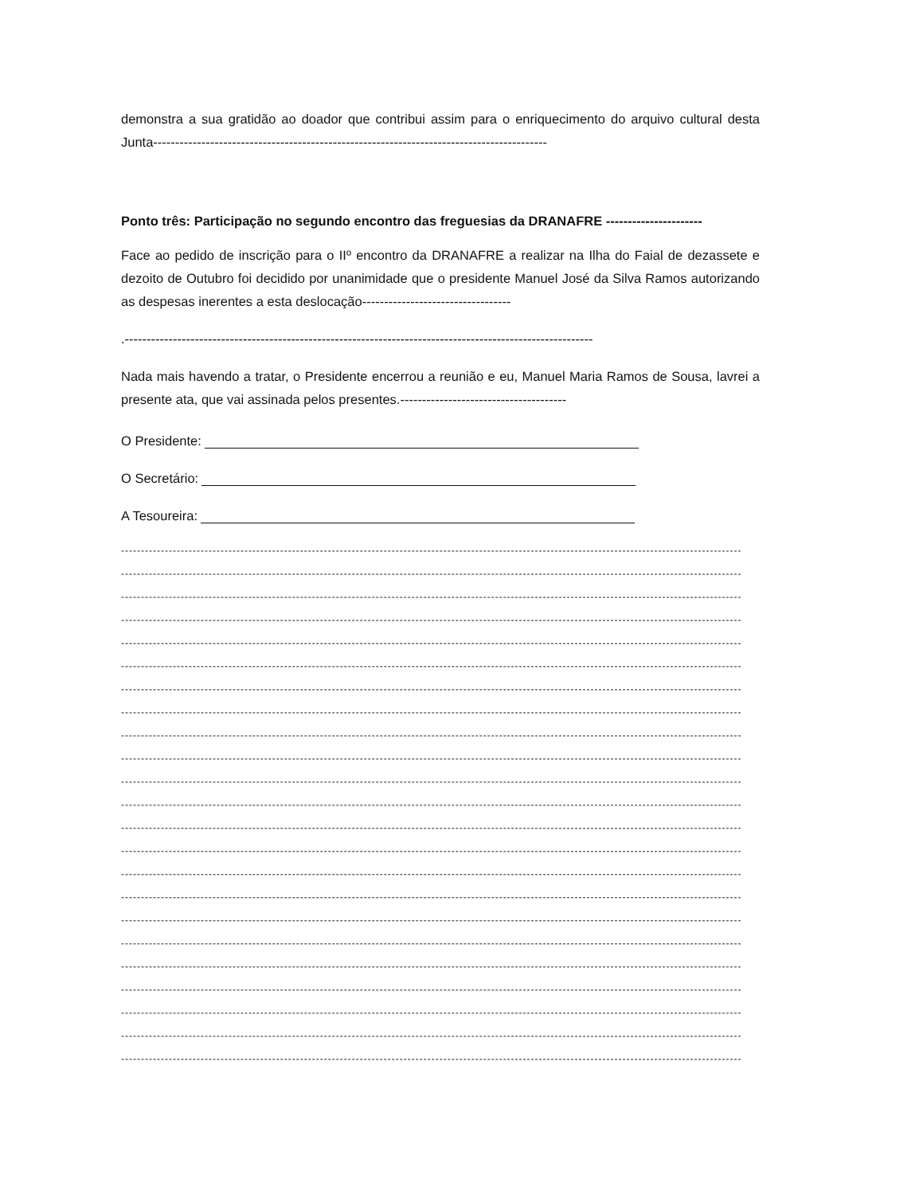demonstra a sua gratidão ao doador que contribui assim para o enriquecimento do arquivo cultural desta Junta------------------------------------------------------------------------------------------
Ponto três: Participação no segundo encontro das freguesias da DRANAFRE ----------------------
Face ao pedido de inscrição para o IIº encontro da DRANAFRE a realizar na Ilha do Faial de dezassete e dezoito de Outubro foi decidido por unanimidade que o presidente Manuel José da Silva Ramos autorizando as despesas inerentes a esta deslocação----------------------------------
.-----------------------------------------------------------------------------------------------------------
Nada mais havendo a tratar, o Presidente encerrou a reunião e eu, Manuel Maria Ramos de Sousa, lavrei a presente ata, que vai assinada pelos presentes.--------------------------------------
O Presidente:
O Secretário:
A Tesoureira:
------------------------------------------------------------------------------------------------------------------------------------------------------------
------------------------------------------------------------------------------------------------------------------------------------------------------------
------------------------------------------------------------------------------------------------------------------------------------------------------------
------------------------------------------------------------------------------------------------------------------------------------------------------------
------------------------------------------------------------------------------------------------------------------------------------------------------------
------------------------------------------------------------------------------------------------------------------------------------------------------------
------------------------------------------------------------------------------------------------------------------------------------------------------------
------------------------------------------------------------------------------------------------------------------------------------------------------------
------------------------------------------------------------------------------------------------------------------------------------------------------------
------------------------------------------------------------------------------------------------------------------------------------------------------------
------------------------------------------------------------------------------------------------------------------------------------------------------------
------------------------------------------------------------------------------------------------------------------------------------------------------------
------------------------------------------------------------------------------------------------------------------------------------------------------------
------------------------------------------------------------------------------------------------------------------------------------------------------------
------------------------------------------------------------------------------------------------------------------------------------------------------------
------------------------------------------------------------------------------------------------------------------------------------------------------------
------------------------------------------------------------------------------------------------------------------------------------------------------------
------------------------------------------------------------------------------------------------------------------------------------------------------------
------------------------------------------------------------------------------------------------------------------------------------------------------------
------------------------------------------------------------------------------------------------------------------------------------------------------------
------------------------------------------------------------------------------------------------------------------------------------------------------------
------------------------------------------------------------------------------------------------------------------------------------------------------------
------------------------------------------------------------------------------------------------------------------------------------------------------------